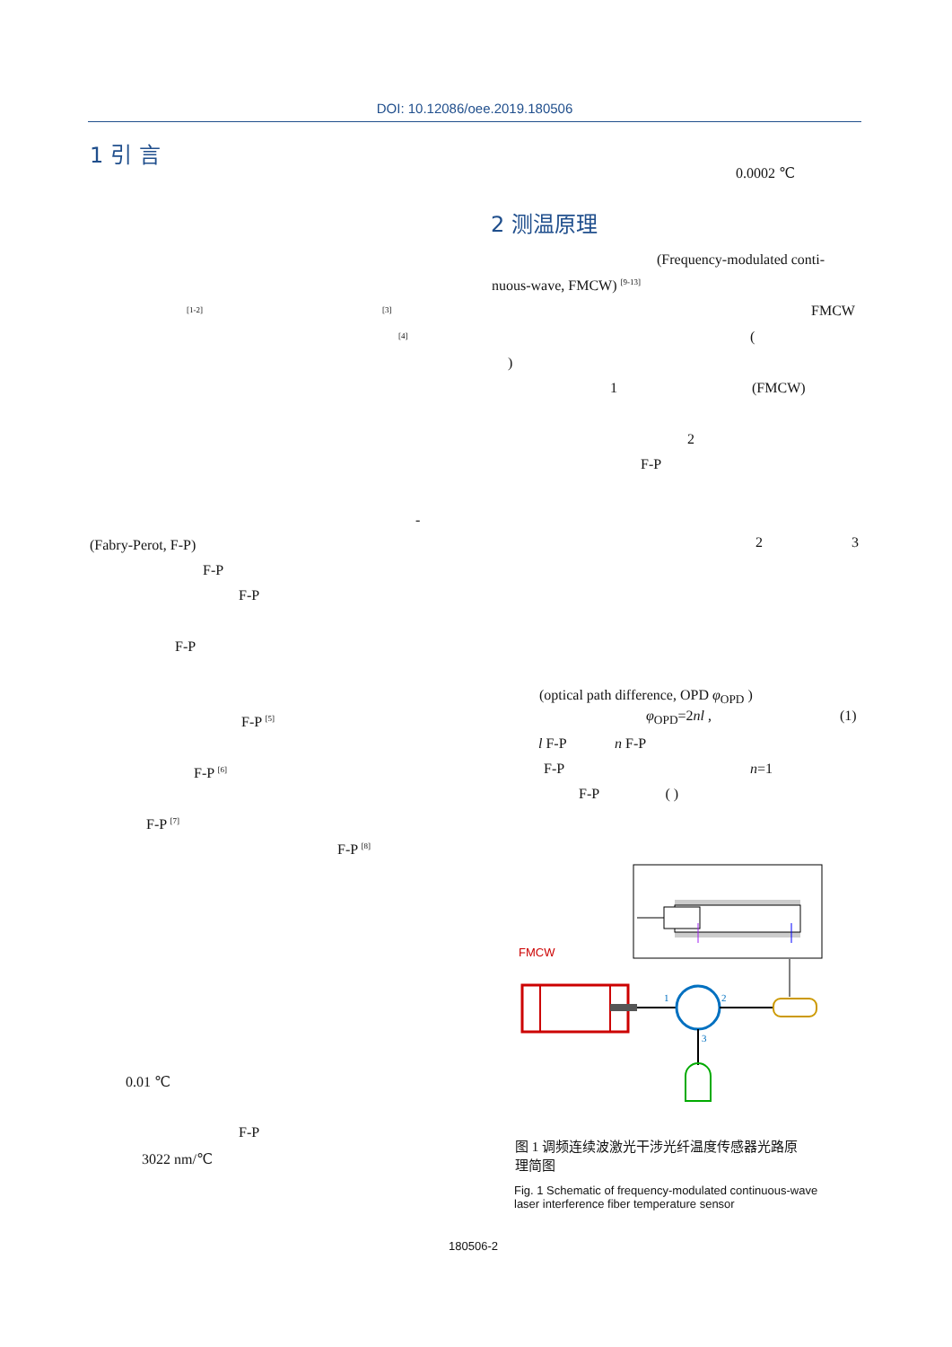DOI: 10.12086/oee.2019.180506
1 引 言
0.0002 ℃
2 测温原理
(Frequency-modulated conti-
nuous-wave, FMCW) <sup>[9-13]</sup>
<sup>[1-2]</sup> <sup>[3]</sup> FMCW
<sup>[4]</sup> (
)
1 (FMCW)
2
F-P
-
(Fabry-Perot, F-P) 2 3
F-P
F-P
F-P
(optical path difference, OPD φ<sub>OPD</sub> )
φ<sub>OPD</sub>=2nl , (1)
F-P <sup>[5]</sup>
l F-P n F-P
F-P n=1
F-P <sup>[6]</sup>
F-P ( )
F-P <sup>[7]</sup>
F-P <sup>[8]</sup>
FMCW
1
2
3
图 1 调频连续波激光干涉光纤温度传感器光路原
理简图
Fig. 1 Schematic of frequency-modulated continuous-wave
laser interference fiber temperature sensor
0.01 ℃
F-P
3022 nm/℃
180506-2